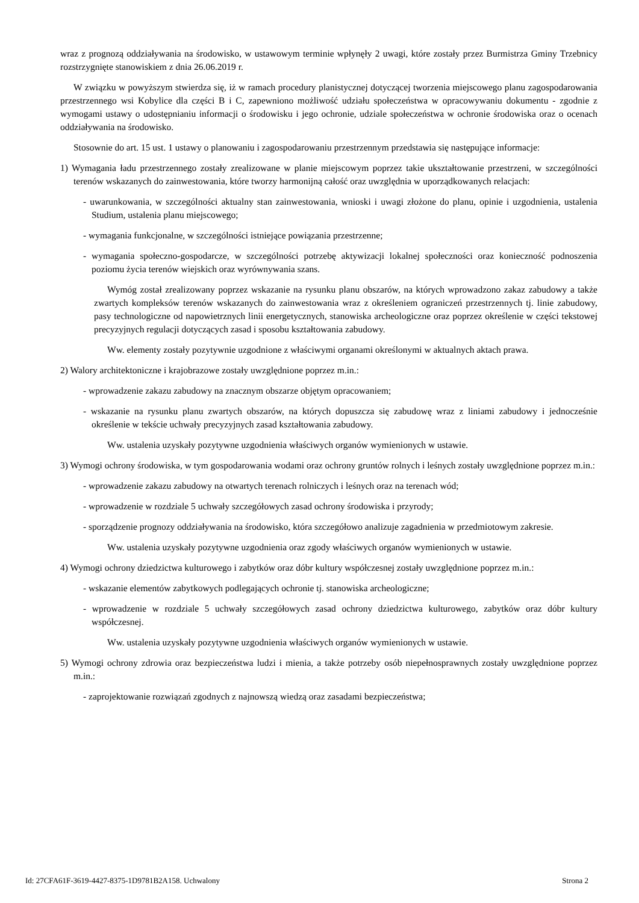wraz z prognozą oddziaływania na środowisko, w ustawowym terminie wpłynęły 2 uwagi, które zostały przez Burmistrza Gminy Trzebnicy rozstrzygnięte stanowiskiem z dnia 26.06.2019 r.
W związku w powyższym stwierdza się, iż w ramach procedury planistycznej dotyczącej tworzenia miejscowego planu zagospodarowania przestrzennego wsi Kobylice dla części B i C, zapewniono możliwość udziału społeczeństwa w opracowywaniu dokumentu - zgodnie z wymogami ustawy o udostępnianiu informacji o środowisku i jego ochronie, udziale społeczeństwa w ochronie środowiska oraz o ocenach oddziaływania na środowisko.
Stosownie do art. 15 ust. 1 ustawy o planowaniu i zagospodarowaniu przestrzennym przedstawia się następujące informacje:
1) Wymagania ładu przestrzennego zostały zrealizowane w planie miejscowym poprzez takie ukształtowanie przestrzeni, w szczególności terenów wskazanych do zainwestowania, które tworzy harmonijną całość oraz uwzględnia w uporządkowanych relacjach:
- uwarunkowania, w szczególności aktualny stan zainwestowania, wnioski i uwagi złożone do planu, opinie i uzgodnienia, ustalenia Studium, ustalenia planu miejscowego;
- wymagania funkcjonalne, w szczególności istniejące powiązania przestrzenne;
- wymagania społeczno-gospodarcze, w szczególności potrzebę aktywizacji lokalnej społeczności oraz konieczność podnoszenia poziomu życia terenów wiejskich oraz wyrównywania szans.
Wymóg został zrealizowany poprzez wskazanie na rysunku planu obszarów, na których wprowadzono zakaz zabudowy a także zwartych kompleksów terenów wskazanych do zainwestowania wraz z określeniem ograniczeń przestrzennych tj. linie zabudowy, pasy technologiczne od napowietrznych linii energetycznych, stanowiska archeologiczne oraz poprzez określenie w części tekstowej precyzyjnych regulacji dotyczących zasad i sposobu kształtowania zabudowy.
Ww. elementy zostały pozytywnie uzgodnione z właściwymi organami określonymi w aktualnych aktach prawa.
2) Walory architektoniczne i krajobrazowe zostały uwzględnione poprzez m.in.:
- wprowadzenie zakazu zabudowy na znacznym obszarze objętym opracowaniem;
- wskazanie na rysunku planu zwartych obszarów, na których dopuszcza się zabudowę wraz z liniami zabudowy i jednocześnie określenie w tekście uchwały precyzyjnych zasad kształtowania zabudowy.
Ww. ustalenia uzyskały pozytywne uzgodnienia właściwych organów wymienionych w ustawie.
3) Wymogi ochrony środowiska, w tym gospodarowania wodami oraz ochrony gruntów rolnych i leśnych zostały uwzględnione poprzez m.in.:
- wprowadzenie zakazu zabudowy na otwartych terenach rolniczych i leśnych oraz na terenach wód;
- wprowadzenie w rozdziale 5 uchwały szczegółowych zasad ochrony środowiska i przyrody;
- sporządzenie prognozy oddziaływania na środowisko, która szczegółowo analizuje zagadnienia w przedmiotowym zakresie.
Ww. ustalenia uzyskały pozytywne uzgodnienia oraz zgody właściwych organów wymienionych w ustawie.
4) Wymogi ochrony dziedzictwa kulturowego i zabytków oraz dóbr kultury współczesnej zostały uwzględnione poprzez m.in.:
- wskazanie elementów zabytkowych podlegających ochronie tj. stanowiska archeologiczne;
- wprowadzenie w rozdziale 5 uchwały szczegółowych zasad ochrony dziedzictwa kulturowego, zabytków oraz dóbr kultury współczesnej.
Ww. ustalenia uzyskały pozytywne uzgodnienia właściwych organów wymienionych w ustawie.
5) Wymogi ochrony zdrowia oraz bezpieczeństwa ludzi i mienia, a także potrzeby osób niepełnosprawnych zostały uwzględnione poprzez m.in.:
- zaprojektowanie rozwiązań zgodnych z najnowszą wiedzą oraz zasadami bezpieczeństwa;
Id: 27CFA61F-3619-4427-8375-1D9781B2A158. Uchwalony Strona 2